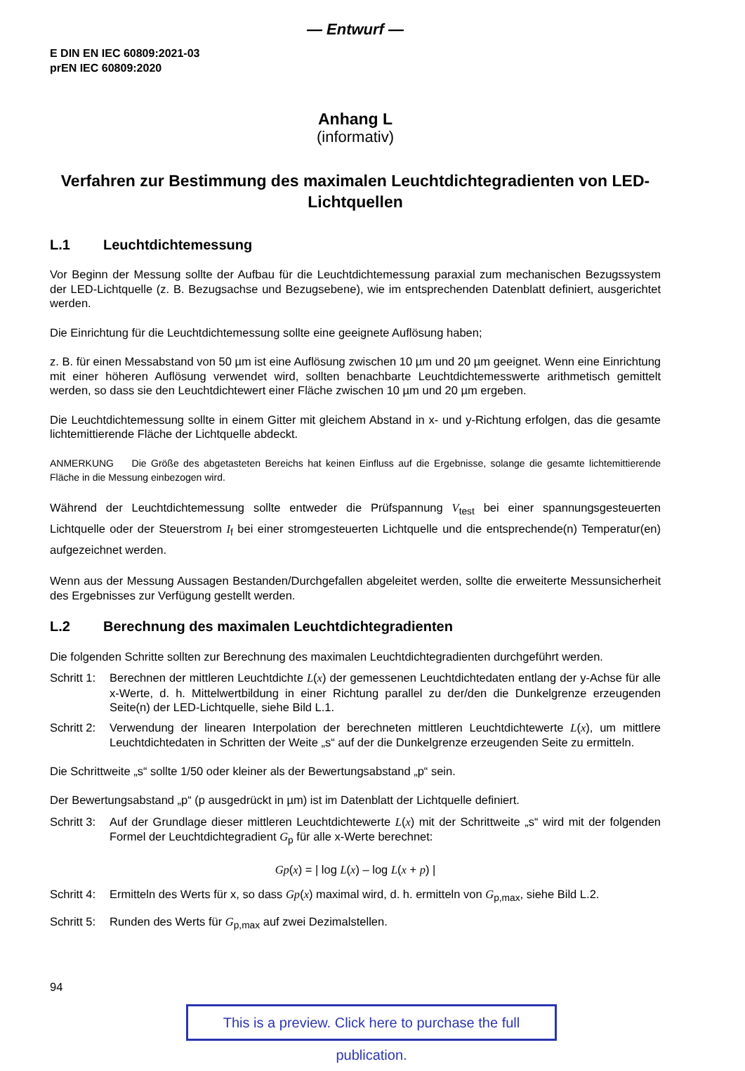— Entwurf —
E DIN EN IEC 60809:2021-03
prEN IEC 60809:2020
Anhang L
(informativ)
Verfahren zur Bestimmung des maximalen Leuchtdichtegradienten von LED-Lichtquellen
L.1 Leuchtdichtemessung
Vor Beginn der Messung sollte der Aufbau für die Leuchtdichtemessung paraxial zum mechanischen Bezugssystem der LED-Lichtquelle (z. B. Bezugsachse und Bezugsebene), wie im entsprechenden Datenblatt definiert, ausgerichtet werden.
Die Einrichtung für die Leuchtdichtemessung sollte eine geeignete Auflösung haben;
z. B. für einen Messabstand von 50 µm ist eine Auflösung zwischen 10 µm und 20 µm geeignet. Wenn eine Einrichtung mit einer höheren Auflösung verwendet wird, sollten benachbarte Leuchtdichtemesswerte arithmetisch gemittelt werden, so dass sie den Leuchtdichtewert einer Fläche zwischen 10 µm und 20 µm ergeben.
Die Leuchtdichtemessung sollte in einem Gitter mit gleichem Abstand in x- und y-Richtung erfolgen, das die gesamte lichtemittierende Fläche der Lichtquelle abdeckt.
ANMERKUNG Die Größe des abgetasteten Bereichs hat keinen Einfluss auf die Ergebnisse, solange die gesamte lichtemittierende Fläche in die Messung einbezogen wird.
Während der Leuchtdichtemessung sollte entweder die Prüfspannung V<sub>test</sub> bei einer spannungsgesteuerten Lichtquelle oder der Steuerstrom I<sub>f</sub> bei einer stromgesteuerten Lichtquelle und die entsprechende(n) Temperatur(en) aufgezeichnet werden.
Wenn aus der Messung Aussagen Bestanden/Durchgefallen abgeleitet werden, sollte die erweiterte Messunsicherheit des Ergebnisses zur Verfügung gestellt werden.
L.2 Berechnung des maximalen Leuchtdichtegradienten
Die folgenden Schritte sollten zur Berechnung des maximalen Leuchtdichtegradienten durchgeführt werden.
Schritt 1:
Berechnen der mittleren Leuchtdichte L(x) der gemessenen Leuchtdichtedaten entlang der y-Achse für alle x-Werte, d. h. Mittelwertbildung in einer Richtung parallel zu der/den die Dunkelgrenze erzeugenden Seite(n) der LED-Lichtquelle, siehe Bild L.1.
Schritt 2:
Verwendung der linearen Interpolation der berechneten mittleren Leuchtdichtewerte L(x), um mittlere Leuchtdichtedaten in Schritten der Weite „s“ auf der die Dunkelgrenze erzeugenden Seite zu ermitteln.
Die Schrittweite „s“ sollte 1/50 oder kleiner als der Bewertungsabstand „p“ sein.
Der Bewertungsabstand „p“ (p ausgedrückt in µm) ist im Datenblatt der Lichtquelle definiert.
Schritt 3:
Auf der Grundlage dieser mittleren Leuchtdichtewerte L(x) mit der Schrittweite „s“ wird mit der folgenden Formel der Leuchtdichtegradient G<sub>p</sub> für alle x-Werte berechnet:
Gp(x) = | log L(x) – log L(x + p) |
Schritt 4:
Ermitteln des Werts für x, so dass Gp(x) maximal wird, d. h. ermitteln von G<sub>p,max</sub>, siehe Bild L.2.
Schritt 5:
Runden des Werts für G<sub>p,max</sub> auf zwei Dezimalstellen.
94
This is a preview. Click here to purchase the full publication.